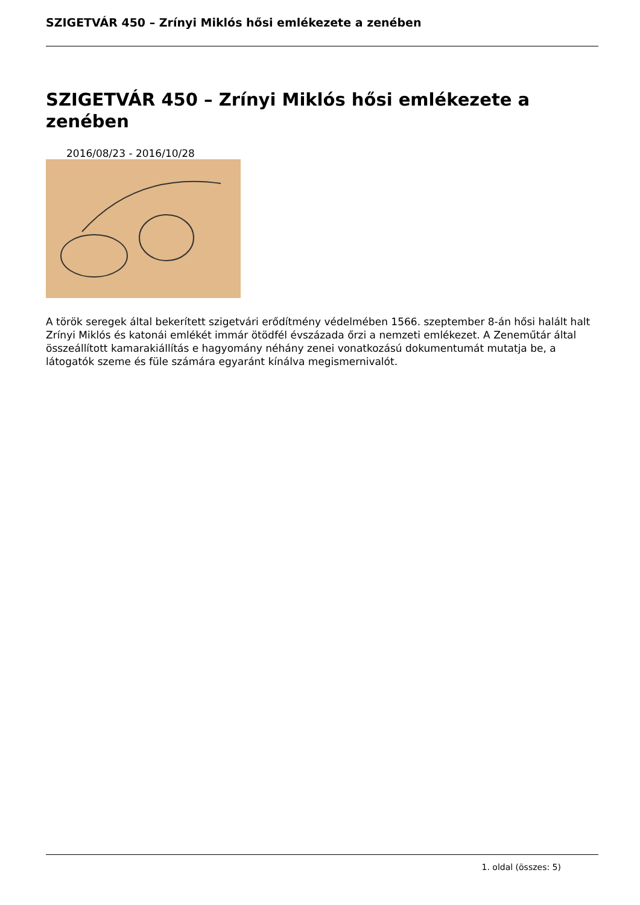SZIGETVÁR 450 – Zrínyi Miklós hősi emlékezete a zenében
SZIGETVÁR 450 – Zrínyi Miklós hősi emlékezete a zenében
2016/08/23 - 2016/10/28
A török seregek által bekerített szigetvári erődítmény védelmében 1566. szeptember 8-án hősi halált halt Zrínyi Miklós és katonái emlékét immár ötödfél évszázada őrzi a nemzeti emlékezet. A Zeneműtár által összeállított kamarakiállítás e hagyomány néhány zenei vonatkozású dokumentumát mutatja be, a látogatók szeme és füle számára egyaránt kínálva megismernivalót.
1. oldal (összes: 5)